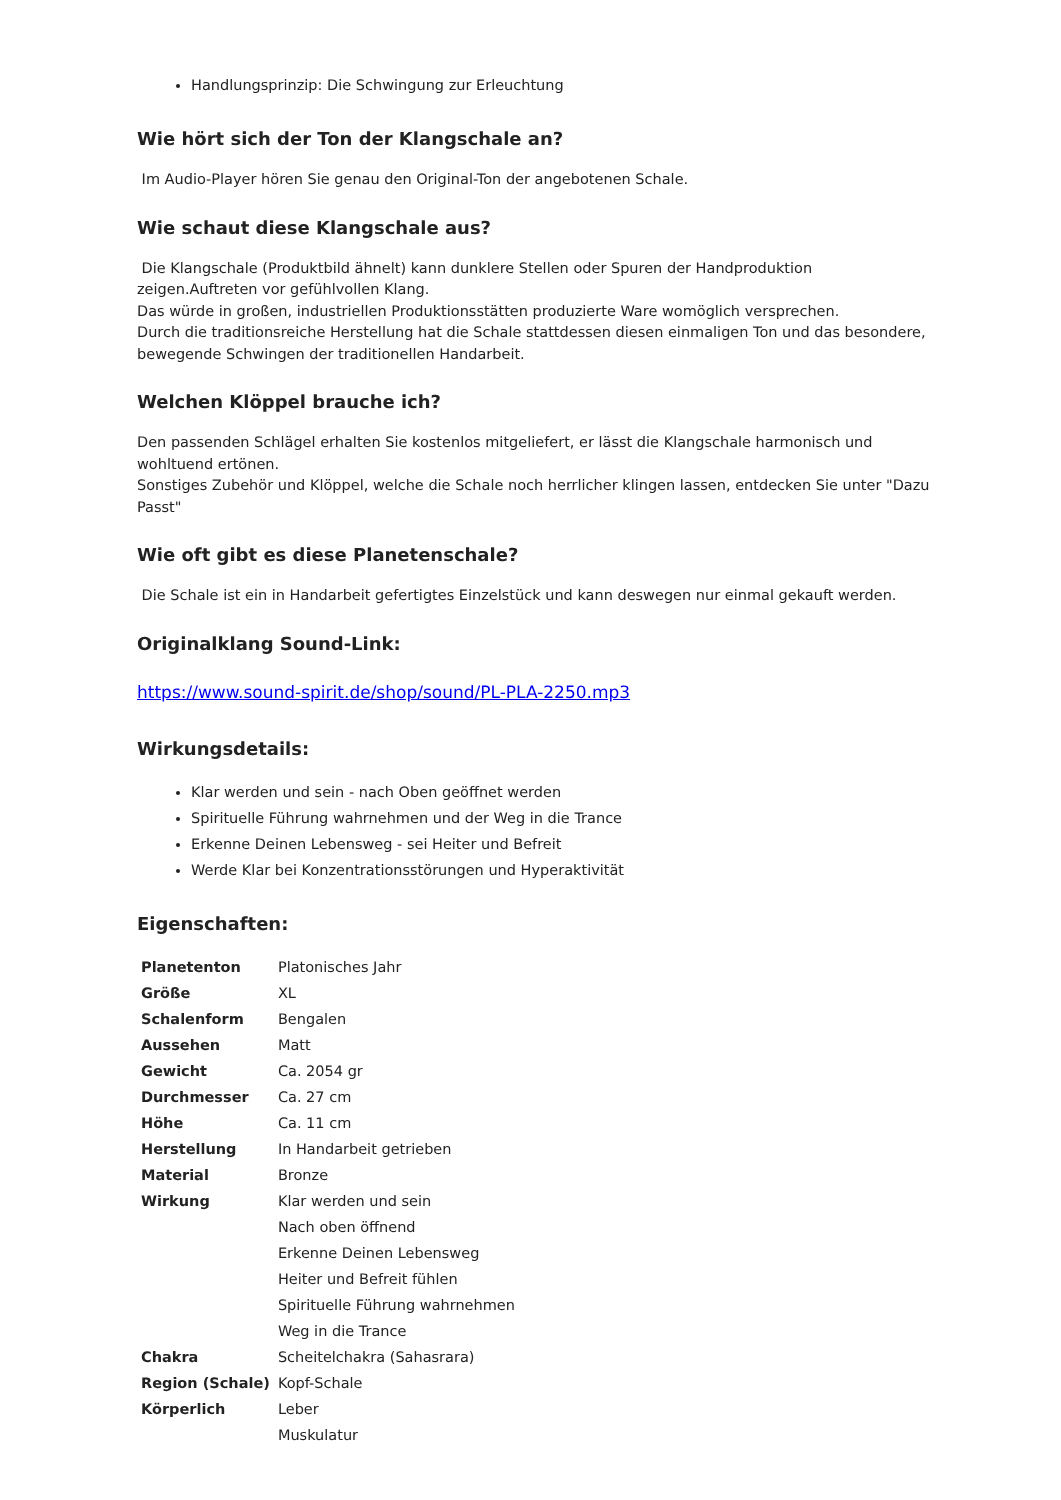Handlungsprinzip: Die Schwingung zur Erleuchtung
Wie hört sich der Ton der Klangschale an?
Im Audio-Player hören Sie genau den Original-Ton der angebotenen Schale.
Wie schaut diese Klangschale aus?
Die Klangschale (Produktbild ähnelt) kann dunklere Stellen oder Spuren der Handproduktion zeigen.Auftreten vor gefühlvollen Klang.
Das würde in großen, industriellen Produktionsstätten produzierte Ware womöglich versprechen.
Durch die traditionsreiche Herstellung hat die Schale stattdessen diesen einmaligen Ton und das besondere, bewegende Schwingen der traditionellen Handarbeit.
Welchen Klöppel brauche ich?
Den passenden Schlägel erhalten Sie kostenlos mitgeliefert, er lässt die Klangschale harmonisch und wohltuend ertönen.
Sonstiges Zubehör und Klöppel, welche die Schale noch herrlicher klingen lassen, entdecken Sie unter "Dazu Passt"
Wie oft gibt es diese Planetenschale?
Die Schale ist ein in Handarbeit gefertigtes Einzelstück und kann deswegen nur einmal gekauft werden.
Originalklang Sound-Link:
https://www.sound-spirit.de/shop/sound/PL-PLA-2250.mp3
Wirkungsdetails:
Klar werden und sein - nach Oben geöffnet werden
Spirituelle Führung wahrnehmen und der Weg in die Trance
Erkenne Deinen Lebensweg - sei Heiter und Befreit
Werde Klar bei Konzentrationsstörungen und Hyperaktivität
Eigenschaften:
| Planetenton | Platonisches Jahr |
| Größe | XL |
| Schalenform | Bengalen |
| Aussehen | Matt |
| Gewicht | Ca. 2054 gr |
| Durchmesser | Ca. 27 cm |
| Höhe | Ca. 11 cm |
| Herstellung | In Handarbeit getrieben |
| Material | Bronze |
| Wirkung | Klar werden und sein Nach oben öffnend Erkenne Deinen Lebensweg Heiter und Befreit fühlen Spirituelle Führung wahrnehmen Weg in die Trance |
| Chakra | Scheitelchakra (Sahasrara) |
| Region (Schale) | Kopf-Schale |
| Körperlich | Leber Muskulatur |